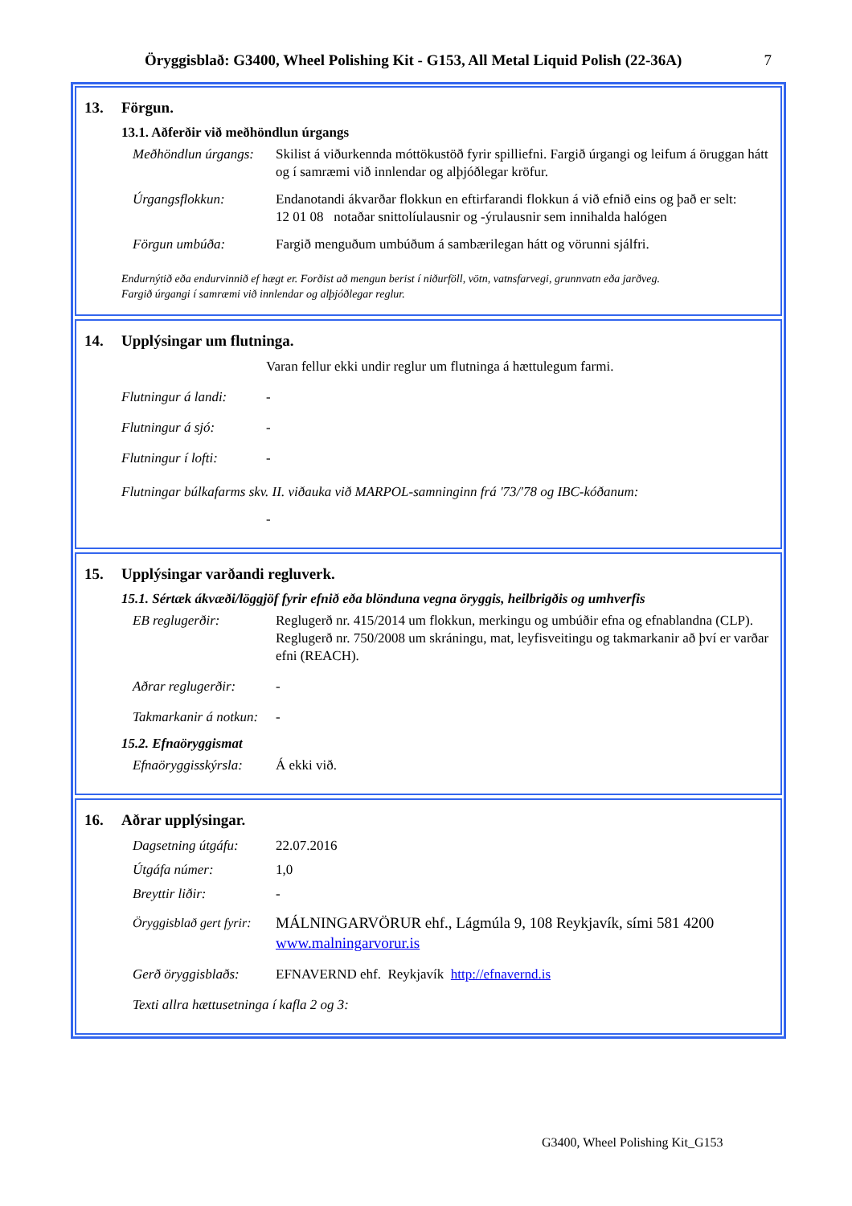Öryggisblað: G3400, Wheel Polishing Kit - G153, All Metal Liquid Polish (22-36A) 7
13. Förgun.
13.1. Aðferðir við meðhöndlun úrgangs
Meðhöndlun úrgangs:
Skilist á viðurkennda móttökustöð fyrir spilliefni. Fargið úrgangi og leifum á öruggan hátt og í samræmi við innlendar og alþjóðlegar kröfur.
Úrgangsflokkun: Endanotandi ákvarðar flokkun en eftirfarandi flokkun á við efnið eins og það er selt:
12 01 08 notaðar snittolíulausnir og -ýrulausnir sem innihalda halógen
Förgun umbúða: Fargið menguðum umbúðum á sambærilegan hátt og vörunni sjálfri.
Endurnýtið eða endurvinnið ef hægt er. Forðist að mengun berist í niðurföll, vötn, vatnsfarvegi, grunnvatn eða jarðveg.
Fargið úrgangi í samræmi við innlendar og alþjóðlegar reglur.
14. Upplýsingar um flutninga.
Varan fellur ekki undir reglur um flutninga á hættulegum farmi.
Flutningur á landi:
-
Flutningur á sjó: -
Flutningur í lofti:
-
Flutningar búlkafarms skv. II. viðauka við MARPOL-samninginn frá '73/'78 og IBC-kóðanum:
-
15. Upplýsingar varðandi regluverk.
15.1. Sértæk ákvæði/löggjöf fyrir efnið eða blönduna vegna öryggis, heilbrigðis og umhverfis
EB reglugerðir: Reglugerð nr. 415/2014 um flokkun, merkingu og umbúðir efna og efnablandna (CLP).
Reglugerð nr. 750/2008 um skráningu, mat, leyfisveitingu og takmarkanir að því er varðar efni (REACH).
Aðrar reglugerðir:
-
Takmarkanir á notkun:
-
15.2. Efnaöryggismat
Efnaöryggisskýrsla:
Á ekki við.
16. Aðrar upplýsingar.
Dagsetning útgáfu:
22.07.2016
Útgáfa númer: 1,0
Breyttir liðir: -
Öryggisblað gert fyrir:
MÁLNINGARVÖRUR ehf., Lágmúla 9, 108 Reykjavík, sími 581 4200
www.malningarvorur.is
Gerð öryggisblaðs:
EFNAVERND ehf. Reykjavík http://efnavernd.is
Texti allra hættusetninga í kafla 2 og 3:
G3400, Wheel Polishing Kit_G153